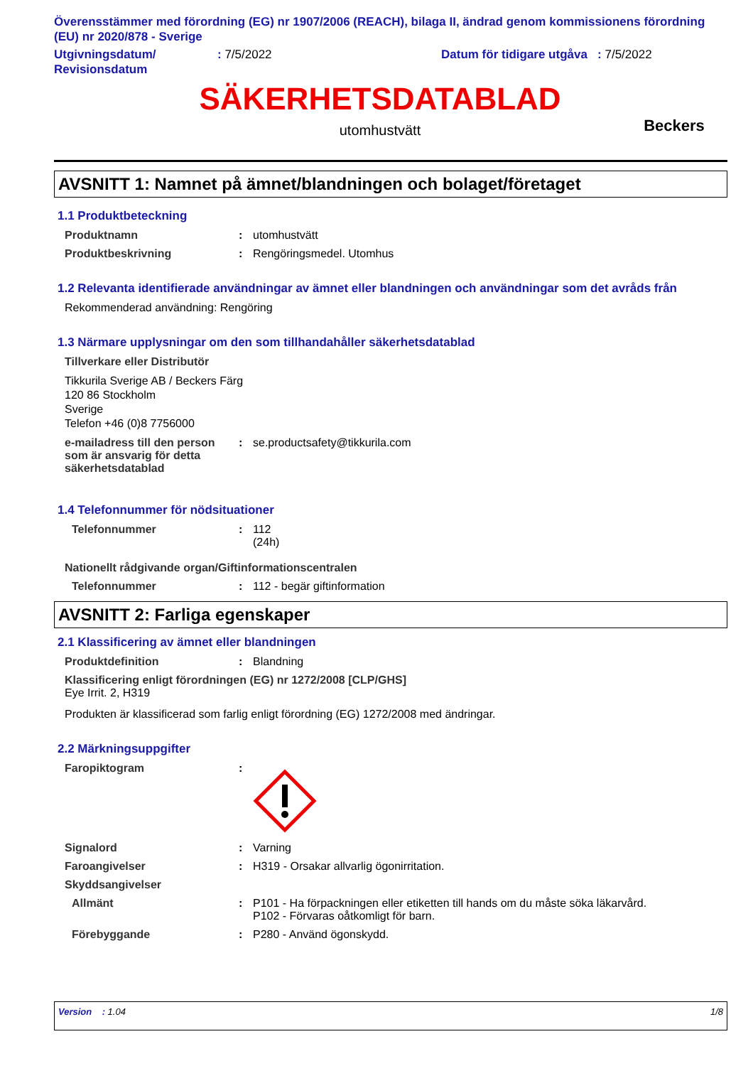Överensstämmer med förordning (EG) nr 1907/2006 (REACH), bilaga II, ändrad genom kommissionens förordning (EU) nr 2020/878 - Sverige
Utgivningsdatum/ Revisionsdatum
: 7/5/2022 Datum för tidigare utgåva : 7/5/2022
SÄKERHETSDATABLAD
utomhustvätt
Beckers
AVSNITT 1: Namnet på ämnet/blandningen och bolaget/företaget
1.1 Produktbeteckning
Produktnamn : utomhustvätt
Produktbeskrivning : Rengöringsmedel. Utomhus
1.2 Relevanta identifierade användningar av ämnet eller blandningen och användningar som det avråds från
Rekommenderad användning: Rengöring
1.3 Närmare upplysningar om den som tillhandahåller säkerhetsdatablad
Tillverkare eller Distributör
Tikkurila Sverige AB / Beckers Färg
120 86 Stockholm
Sverige
Telefon +46 (0)8 7756000
e-mailadress till den person som är ansvarig för detta säkerhetsdatablad
: se.productsafety@tikkurila.com
1.4 Telefonnummer för nödsituationer
Telefonnummer : 112
(24h)
Nationellt rådgivande organ/Giftinformationscentralen
Telefonnummer : 112 - begär giftinformation
AVSNITT 2: Farliga egenskaper
2.1 Klassificering av ämnet eller blandningen
Produktdefinition : Blandning
Klassificering enligt förordningen (EG) nr 1272/2008 [CLP/GHS]
Eye Irrit. 2, H319
Produkten är klassificerad som farlig enligt förordning (EG) 1272/2008 med ändringar.
2.2 Märkningsuppgifter
Faropiktogram :
Signalord : Varning
Faroangivelser : H319 - Orsakar allvarlig ögonirritation.
Skyddsangivelser
Allmänt : P101 - Ha förpackningen eller etiketten till hands om du måste söka läkarvård.
P102 - Förvaras oåtkomligt för barn.
Förebyggande : P280 - Använd ögonskydd.
Version : 1.04 1/8